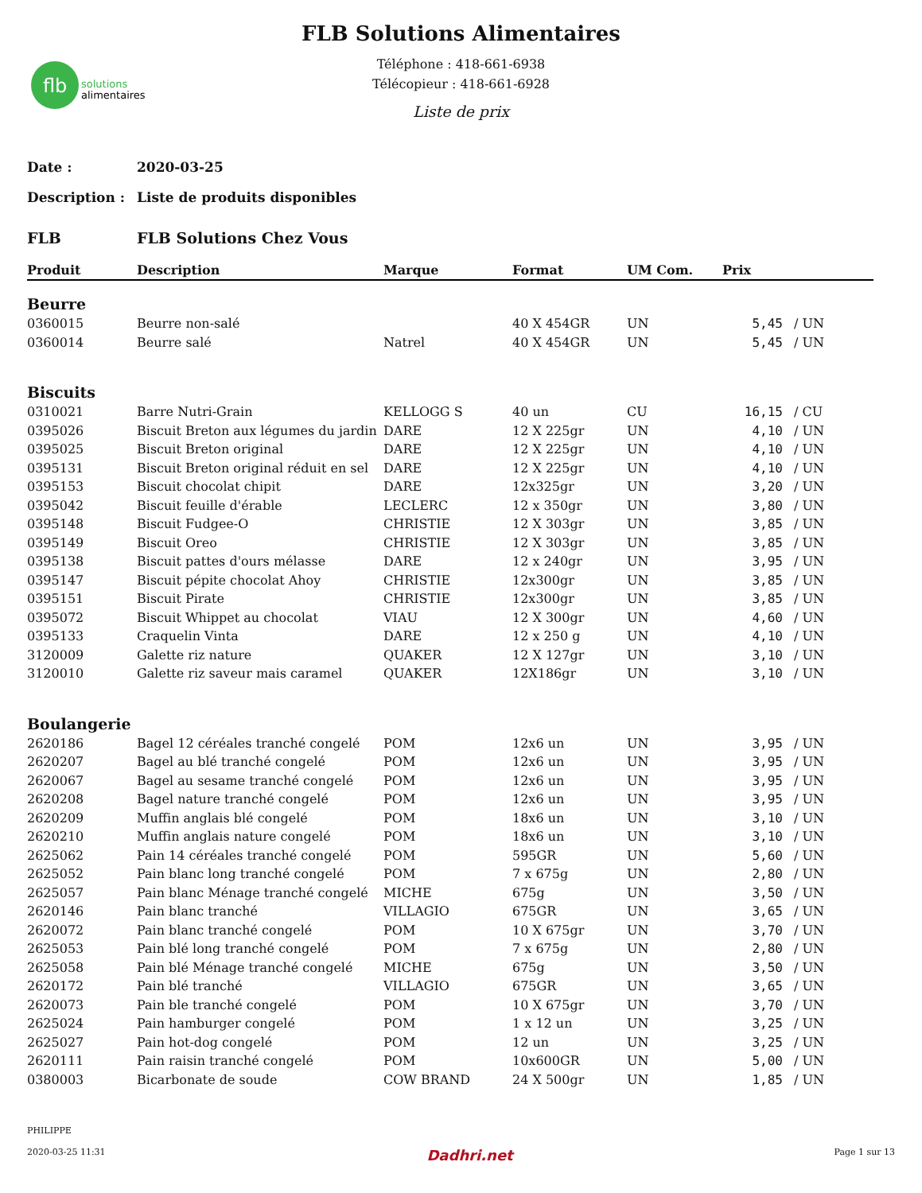flb
solutions
alimentaires
FLB Solutions Alimentaires
Téléphone : 418-661-6938
Télécopieur : 418-661-6928
Liste de prix
Date : 2020-03-25
Description : Liste de produits disponibles
FLB FLB Solutions Chez Vous
| Produit | Description | Marque | Format | UM Com. | Prix | |
| --- | --- | --- | --- | --- | --- | --- |
| Beurre | | | | | | |
| 0360015 | Beurre non-salé | | 40 X 454GR | UN | 5,45 | / UN |
| 0360014 | Beurre salé | Natrel | 40 X 454GR | UN | 5,45 | / UN |
| Biscuits | | | | | | |
| 0310021 | Barre Nutri-Grain | KELLOGG S | 40 un | CU | 16,15 | / CU |
| 0395026 | Biscuit Breton aux légumes du jardin | DARE | 12 X 225gr | UN | 4,10 | / UN |
| 0395025 | Biscuit Breton original | DARE | 12 X 225gr | UN | 4,10 | / UN |
| 0395131 | Biscuit Breton original réduit en sel | DARE | 12 X 225gr | UN | 4,10 | / UN |
| 0395153 | Biscuit chocolat chipit | DARE | 12x325gr | UN | 3,20 | / UN |
| 0395042 | Biscuit feuille d'érable | LECLERC | 12 x 350gr | UN | 3,80 | / UN |
| 0395148 | Biscuit Fudgee-O | CHRISTIE | 12 X 303gr | UN | 3,85 | / UN |
| 0395149 | Biscuit Oreo | CHRISTIE | 12 X 303gr | UN | 3,85 | / UN |
| 0395138 | Biscuit pattes d'ours mélasse | DARE | 12 x 240gr | UN | 3,95 | / UN |
| 0395147 | Biscuit pépite chocolat Ahoy | CHRISTIE | 12x300gr | UN | 3,85 | / UN |
| 0395151 | Biscuit Pirate | CHRISTIE | 12x300gr | UN | 3,85 | / UN |
| 0395072 | Biscuit Whippet au chocolat | VIAU | 12 X 300gr | UN | 4,60 | / UN |
| 0395133 | Craquelin Vinta | DARE | 12 x 250 g | UN | 4,10 | / UN |
| 3120009 | Galette riz nature | QUAKER | 12 X 127gr | UN | 3,10 | / UN |
| 3120010 | Galette riz saveur mais caramel | QUAKER | 12X186gr | UN | 3,10 | / UN |
| Boulangerie | | | | | | |
| 2620186 | Bagel 12 céréales tranché congelé | POM | 12x6 un | UN | 3,95 | / UN |
| 2620207 | Bagel au blé tranché congelé | POM | 12x6 un | UN | 3,95 | / UN |
| 2620067 | Bagel au sesame tranché congelé | POM | 12x6 un | UN | 3,95 | / UN |
| 2620208 | Bagel nature tranché congelé | POM | 12x6 un | UN | 3,95 | / UN |
| 2620209 | Muffin anglais blé congelé | POM | 18x6 un | UN | 3,10 | / UN |
| 2620210 | Muffin anglais nature congelé | POM | 18x6 un | UN | 3,10 | / UN |
| 2625062 | Pain 14 céréales tranché congelé | POM | 595GR | UN | 5,60 | / UN |
| 2625052 | Pain blanc long tranché congelé | POM | 7 x 675g | UN | 2,80 | / UN |
| 2625057 | Pain blanc Ménage tranché congelé | MICHE | 675g | UN | 3,50 | / UN |
| 2620146 | Pain blanc tranché | VILLAGIO | 675GR | UN | 3,65 | / UN |
| 2620072 | Pain blanc tranché congelé | POM | 10 X 675gr | UN | 3,70 | / UN |
| 2625053 | Pain blé long tranché congelé | POM | 7 x 675g | UN | 2,80 | / UN |
| 2625058 | Pain blé Ménage tranché congelé | MICHE | 675g | UN | 3,50 | / UN |
| 2620172 | Pain blé tranché | VILLAGIO | 675GR | UN | 3,65 | / UN |
| 2620073 | Pain ble tranché congelé | POM | 10 X 675gr | UN | 3,70 | / UN |
| 2625024 | Pain hamburger congelé | POM | 1 x 12 un | UN | 3,25 | / UN |
| 2625027 | Pain hot-dog congelé | POM | 12 un | UN | 3,25 | / UN |
| 2620111 | Pain raisin tranché congelé | POM | 10x600GR | UN | 5,00 | / UN |
| 0380003 | Bicarbonate de soude | COW BRAND | 24 X 500gr | UN | 1,85 | / UN |
PHILIPPE
2020-03-25 11:31 Dadhri.net Page 1 sur 13